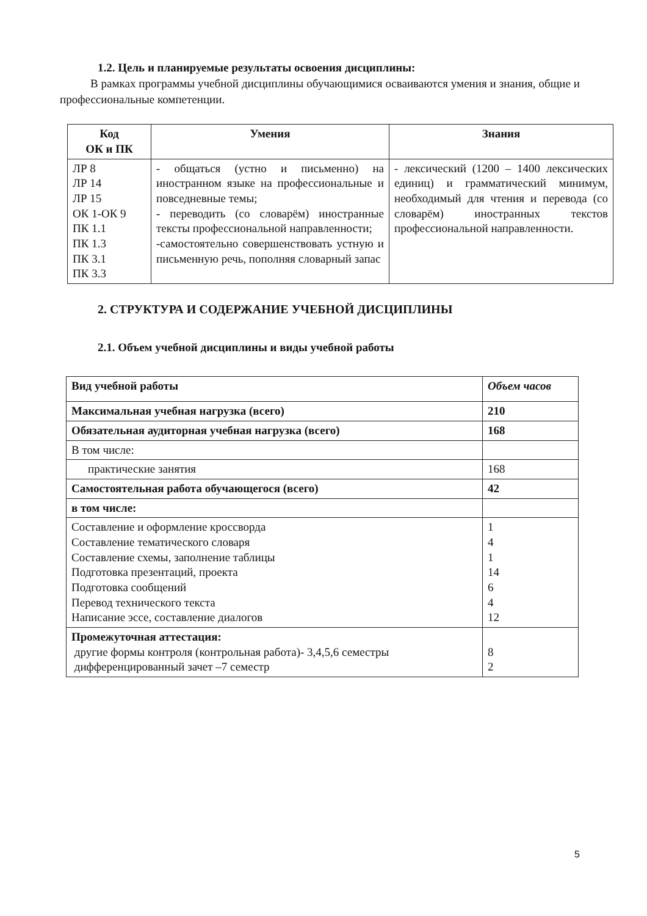1.2. Цель и планируемые результаты освоения дисциплины:
В рамках программы учебной дисциплины обучающимися осваиваются умения и знания, общие и профессиональные компетенции.
| Код ОК и ПК | Умения | Знания |
| --- | --- | --- |
| ЛР 8 ЛР 14 ЛР 15 ОК 1-ОК 9 ПК 1.1 ПК 1.3 ПК 3.1 ПК 3.3 | - общаться (устно и письменно) на иностранном языке на профессиональные и повседневные темы; - переводить (со словарём) иностранные тексты профессиональной направленности; -самостоятельно совершенствовать устную и письменную речь, пополняя словарный запас | - лексический (1200 – 1400 лексических единиц) и грамматический минимум, необходимый для чтения и перевода (со словарём) иностранных текстов профессиональной направленности. |
2. СТРУКТУРА И СОДЕРЖАНИЕ УЧЕБНОЙ ДИСЦИПЛИНЫ
2.1. Объем учебной дисциплины и виды учебной работы
| Вид учебной работы | Объем часов |
| --- | --- |
| Максимальная учебная нагрузка (всего) | 210 |
| Обязательная аудиторная учебная нагрузка (всего) | 168 |
| В том числе: | |
| практические занятия | 168 |
| Самостоятельная работа обучающегося (всего) | 42 |
| в том числе: | |
| Составление и оформление кроссворда Составление тематического словаря Составление схемы, заполнение таблицы Подготовка презентаций, проекта Подготовка сообщений Перевод технического текста Написание эссе, составление диалогов | 1 4 1 14 6 4 12 |
| Промежуточная аттестация: другие формы контроля (контрольная работа)- 3,4,5,6 семестры дифференцированный зачет –7 семестр | 8 2 |
5